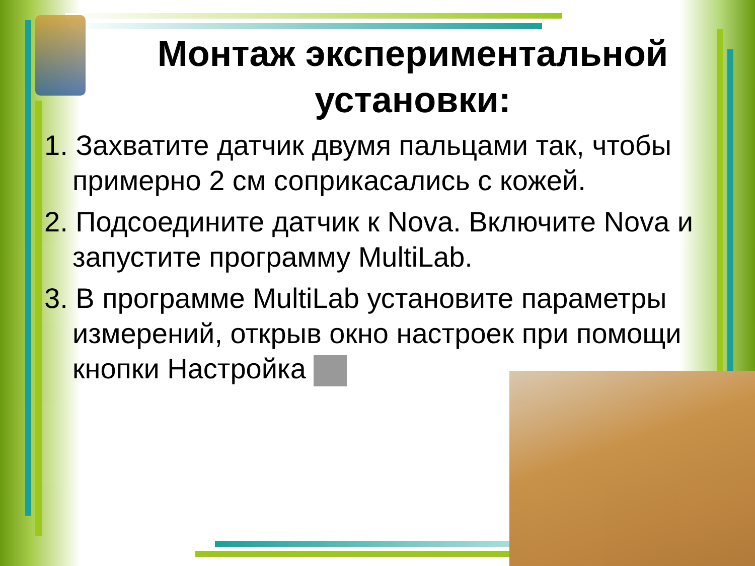Монтаж экспериментальной установки:
1. Захватите датчик двумя пальцами так, чтобы примерно 2 см соприкасались с кожей.
2. Подсоедините датчик к Nova. Включите Nova и запустите программу MultiLab.
3. В программе MultiLab установите параметры измерений, открыв окно настроек при помощи кнопки Настройка